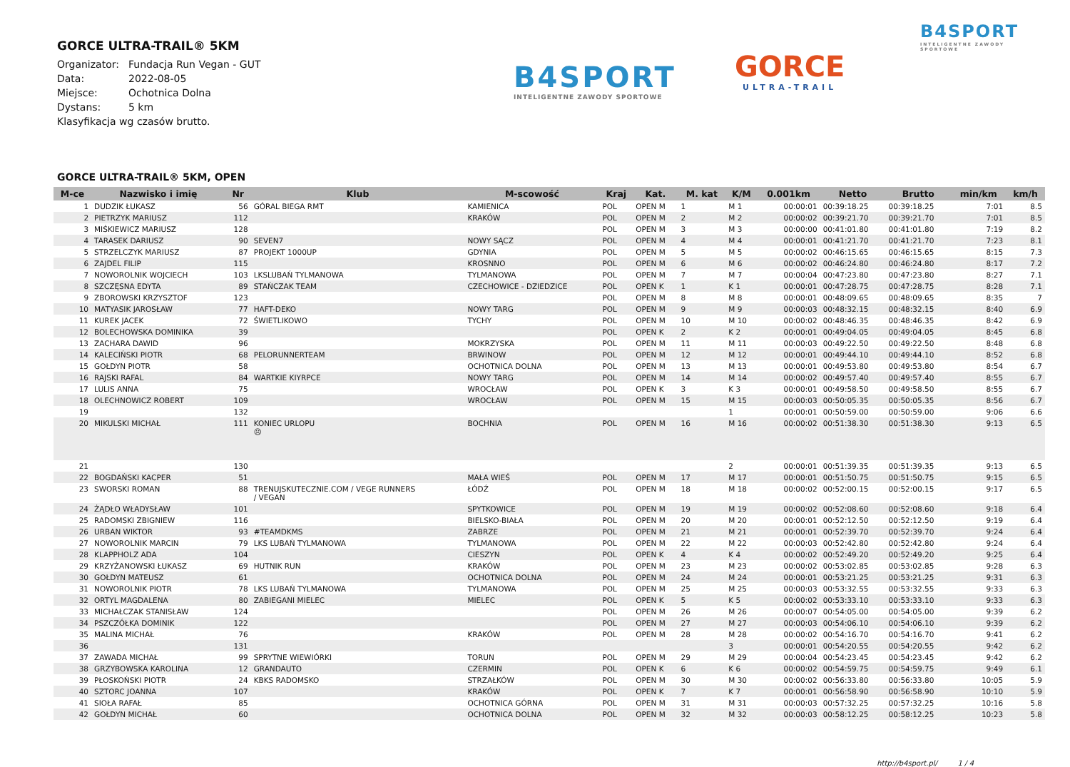GORCE ULTRA-TRAIL® 5KM
Organizator: Fundacja Run Vegan - GUT
Data: 2022-08-05
Miejsce: Ochotnica Dolna
Dystans: 5 km
Klasyfikacja wg czasów brutto.
B4SPORT
INTELIGENTNE ZAWODY SPORTOWE
GORCE
ULTRA-TRAIL
B4SPORT
INTELIGENTNE ZAWODY SPORTOWE
GORCE ULTRA-TRAIL® 5KM, OPEN
| M-ce | Nazwisko i imię | Nr | Klub | M-scowość | Kraj | Kat. | M. kat | K/M | 0.001km | Netto | Brutto | min/km | km/h |
| --- | --- | --- | --- | --- | --- | --- | --- | --- | --- | --- | --- | --- | --- |
| 1 | DUDZIK ŁUKASZ | 56 | GÓRAL BIEGA RMT | KAMIENICA | POL | OPEN M | 1 | M 1 | 00:00:01 | 00:39:18.25 | 00:39:18.25 | 7:01 | 8.5 |
| 2 | PIETRZYK MARIUSZ | 112 | | KRAKÓW | POL | OPEN M | 2 | M 2 | 00:00:02 | 00:39:21.70 | 00:39:21.70 | 7:01 | 8.5 |
| 3 | MIŚKIEWICZ MARIUSZ | 128 | | | POL | OPEN M | 3 | M 3 | 00:00:00 | 00:41:01.80 | 00:41:01.80 | 7:19 | 8.2 |
| 4 | TARASEK DARIUSZ | 90 | SEVEN7 | NOWY SĄCZ | POL | OPEN M | 4 | M 4 | 00:00:01 | 00:41:21.70 | 00:41:21.70 | 7:23 | 8.1 |
| 5 | STRZELCZYK MARIUSZ | 87 | PROJEKT 1000UP | GDYNIA | POL | OPEN M | 5 | M 5 | 00:00:02 | 00:46:15.65 | 00:46:15.65 | 8:15 | 7.3 |
| 6 | ZAJDEL FILIP | 115 | | KROSNNO | POL | OPEN M | 6 | M 6 | 00:00:02 | 00:46:24.80 | 00:46:24.80 | 8:17 | 7.2 |
| 7 | NOWOROLNIK WOJCIECH | 103 | LKSLUBAŃ TYLMANOWA | TYLMANOWA | POL | OPEN M | 7 | M 7 | 00:00:04 | 00:47:23.80 | 00:47:23.80 | 8:27 | 7.1 |
| 8 | SZCZĘSNA EDYTA | 89 | STAŃCZAK TEAM | CZECHOWICE - DZIEDZICE | POL | OPEN K | 1 | K 1 | 00:00:01 | 00:47:28.75 | 00:47:28.75 | 8:28 | 7.1 |
| 9 | ZBOROWSKI KRZYSZTOF | 123 | | | POL | OPEN M | 8 | M 8 | 00:00:01 | 00:48:09.65 | 00:48:09.65 | 8:35 | 7 |
| 10 | MATYASIK JAROSŁAW | 77 | HAFT-DEKO | NOWY TARG | POL | OPEN M | 9 | M 9 | 00:00:03 | 00:48:32.15 | 00:48:32.15 | 8:40 | 6.9 |
| 11 | KUREK JACEK | 72 | ŚWIETLIKOWO | TYCHY | POL | OPEN M | 10 | M 10 | 00:00:02 | 00:48:46.35 | 00:48:46.35 | 8:42 | 6.9 |
| 12 | BOLECHOWSKA DOMINIKA | 39 | | | POL | OPEN K | 2 | K 2 | 00:00:01 | 00:49:04.05 | 00:49:04.05 | 8:45 | 6.8 |
| 13 | ZACHARA DAWID | 96 | | MOKRZYSKA | POL | OPEN M | 11 | M 11 | 00:00:03 | 00:49:22.50 | 00:49:22.50 | 8:48 | 6.8 |
| 14 | KALECIŃSKI PIOTR | 68 | PELORUNNERTEAM | BRWINOW | POL | OPEN M | 12 | M 12 | 00:00:01 | 00:49:44.10 | 00:49:44.10 | 8:52 | 6.8 |
| 15 | GOŁDYN PIOTR | 58 | | OCHOTNICA DOLNA | POL | OPEN M | 13 | M 13 | 00:00:01 | 00:49:53.80 | 00:49:53.80 | 8:54 | 6.7 |
| 16 | RAJSKI RAFAL | 84 | WARTKIE KIYRPCE | NOWY TARG | POL | OPEN M | 14 | M 14 | 00:00:02 | 00:49:57.40 | 00:49:57.40 | 8:55 | 6.7 |
| 17 | LULIS ANNA | 75 | | WROCŁAW | POL | OPEN K | 3 | K 3 | 00:00:01 | 00:49:58.50 | 00:49:58.50 | 8:55 | 6.7 |
| 18 | OLECHNOWICZ ROBERT | 109 | | WROCŁAW | POL | OPEN M | 15 | M 15 | 00:00:03 | 00:50:05.35 | 00:50:05.35 | 8:56 | 6.7 |
| 19 | | 132 | | | | | | 1 | 00:00:01 | 00:50:59.00 | 00:50:59.00 | 9:06 | 6.6 |
| 20 | MIKULSKI MICHAŁ | 111 | KONIEC URLOPU ☹ | BOCHNIA | POL | OPEN M | 16 | M 16 | 00:00:02 | 00:51:38.30 | 00:51:38.30 | 9:13 | 6.5 |
| 21 | | 130 | | | | | | 2 | 00:00:01 | 00:51:39.35 | 00:51:39.35 | 9:13 | 6.5 |
| 22 | BOGDAŃSKI KACPER | 51 | | MAŁA WIEŚ | POL | OPEN M | 17 | M 17 | 00:00:01 | 00:51:50.75 | 00:51:50.75 | 9:15 | 6.5 |
| 23 | SWORSKI ROMAN | 88 | TRENUJSKUTECZNIE.COM / VEGE RUNNERS / VEGAN | ŁÓDŹ | POL | OPEN M | 18 | M 18 | 00:00:02 | 00:52:00.15 | 00:52:00.15 | 9:17 | 6.5 |
| 24 | ŻĄDŁO WŁADYSŁAW | 101 | | SPYTKOWICE | POL | OPEN M | 19 | M 19 | 00:00:02 | 00:52:08.60 | 00:52:08.60 | 9:18 | 6.4 |
| 25 | RADOMSKI ZBIGNIEW | 116 | | BIELSKO-BIAŁA | POL | OPEN M | 20 | M 20 | 00:00:01 | 00:52:12.50 | 00:52:12.50 | 9:19 | 6.4 |
| 26 | URBAN WIKTOR | 93 | #TEAMDKMS | ZABRZE | POL | OPEN M | 21 | M 21 | 00:00:01 | 00:52:39.70 | 00:52:39.70 | 9:24 | 6.4 |
| 27 | NOWOROLNIK MARCIN | 79 | LKS LUBAŃ TYLMANOWA | TYLMANOWA | POL | OPEN M | 22 | M 22 | 00:00:03 | 00:52:42.80 | 00:52:42.80 | 9:24 | 6.4 |
| 28 | KLAPPHOLZ ADA | 104 | | CIESZYN | POL | OPEN K | 4 | K 4 | 00:00:02 | 00:52:49.20 | 00:52:49.20 | 9:25 | 6.4 |
| 29 | KRZYŻANOWSKI ŁUKASZ | 69 | HUTNIK RUN | KRAKÓW | POL | OPEN M | 23 | M 23 | 00:00:02 | 00:53:02.85 | 00:53:02.85 | 9:28 | 6.3 |
| 30 | GOŁDYN MATEUSZ | 61 | | OCHOTNICA DOLNA | POL | OPEN M | 24 | M 24 | 00:00:01 | 00:53:21.25 | 00:53:21.25 | 9:31 | 6.3 |
| 31 | NOWOROLNIK PIOTR | 78 | LKS LUBAŃ TYLMANOWA | TYLMANOWA | POL | OPEN M | 25 | M 25 | 00:00:03 | 00:53:32.55 | 00:53:32.55 | 9:33 | 6.3 |
| 32 | ORTYL MAGDALENA | 80 | ZABIEGANI MIELEC | MIELEC | POL | OPEN K | 5 | K 5 | 00:00:02 | 00:53:33.10 | 00:53:33.10 | 9:33 | 6.3 |
| 33 | MICHAŁCZAK STANISŁAW | 124 | | | POL | OPEN M | 26 | M 26 | 00:00:07 | 00:54:05.00 | 00:54:05.00 | 9:39 | 6.2 |
| 34 | PSZCZÓŁKA DOMINIK | 122 | | | POL | OPEN M | 27 | M 27 | 00:00:03 | 00:54:06.10 | 00:54:06.10 | 9:39 | 6.2 |
| 35 | MALINA MICHAŁ | 76 | | KRAKÓW | POL | OPEN M | 28 | M 28 | 00:00:02 | 00:54:16.70 | 00:54:16.70 | 9:41 | 6.2 |
| 36 | | 131 | | | | | | 3 | 00:00:01 | 00:54:20.55 | 00:54:20.55 | 9:42 | 6.2 |
| 37 | ZAWADA MICHAŁ | 99 | SPRYTNE WIEWIÓRKI | TORUN | POL | OPEN M | 29 | M 29 | 00:00:04 | 00:54:23.45 | 00:54:23.45 | 9:42 | 6.2 |
| 38 | GRZYBOWSKA KAROLINA | 12 | GRANDAUTO | CZERMIN | POL | OPEN K | 6 | K 6 | 00:00:02 | 00:54:59.75 | 00:54:59.75 | 9:49 | 6.1 |
| 39 | PŁOSKOŃSKI PIOTR | 24 | KBKS RADOMSKO | STRZAŁKÓW | POL | OPEN M | 30 | M 30 | 00:00:02 | 00:56:33.80 | 00:56:33.80 | 10:05 | 5.9 |
| 40 | SZTORC JOANNA | 107 | | KRAKÓW | POL | OPEN K | 7 | K 7 | 00:00:01 | 00:56:58.90 | 00:56:58.90 | 10:10 | 5.9 |
| 41 | SIOŁA RAFAŁ | 85 | | OCHOTNICA GÓRNA | POL | OPEN M | 31 | M 31 | 00:00:03 | 00:57:32.25 | 00:57:32.25 | 10:16 | 5.8 |
| 42 | GOŁDYN MICHAŁ | 60 | | OCHOTNICA DOLNA | POL | OPEN M | 32 | M 32 | 00:00:03 | 00:58:12.25 | 00:58:12.25 | 10:23 | 5.8 |
http://b4sport.pl/ 1 / 4